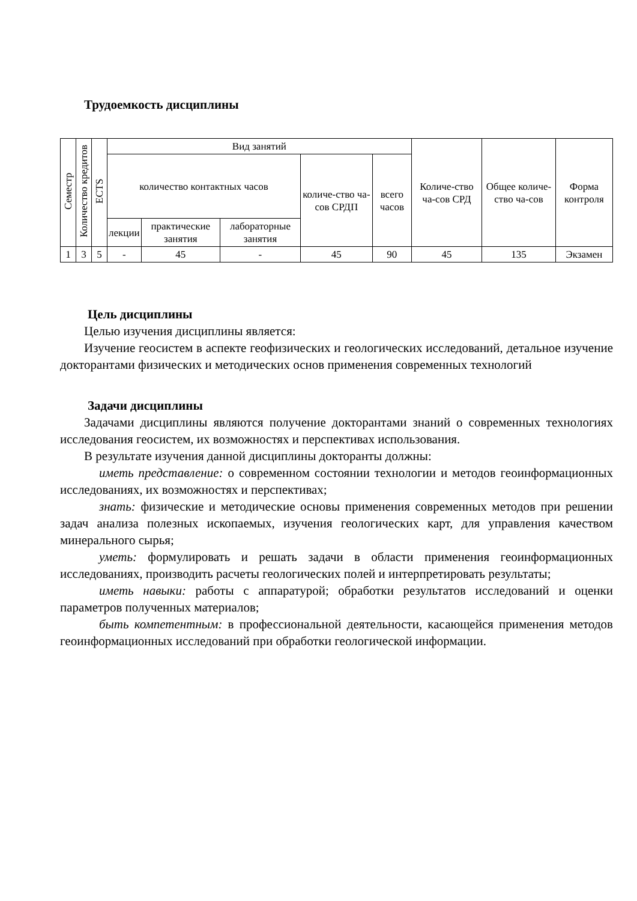Трудоемкость дисциплины
| Семестр | Количество кредитов | ECTS | Вид занятий | | | | | Количе-ство ча-сов СРД | Общее количе-ство ча-сов | Форма контроля |
| --- | --- | --- | --- | --- | --- | --- | --- | --- | --- | --- |
| | | | количество контактных часов | | | количе-ство ча-сов СРДП | всего часов | | | |
| | | | лекции | практические занятия | лабораторные занятия | | | | | |
| 1 | 3 | 5 | - | 45 | - | 45 | 90 | 45 | 135 | Экзамен |
Цель дисциплины
Целью изучения дисциплины является:
Изучение геосистем в аспекте геофизических и геологических исследований, детальное изучение докторантами физических и методических основ применения современных технологий
Задачи дисциплины
Задачами дисциплины являются получение докторантами знаний о современных технологиях исследования геосистем, их возможностях и перспективах использования.
В результате изучения данной дисциплины докторанты должны:
иметь представление: о современном состоянии технологии и методов геоинформационных исследованиях, их возможностях и перспективах;
знать: физические и методические основы применения современных методов при решении задач анализа полезных ископаемых, изучения геологических карт, для управления качеством минерального сырья;
уметь: формулировать и решать задачи в области применения геоинформационных исследованиях, производить расчеты геологических полей и интерпретировать результаты;
иметь навыки: работы с аппаратурой; обработки результатов исследований и оценки параметров полученных материалов;
быть компетентным: в профессиональной деятельности, касающейся применения методов геоинформационных исследований при обработки геологической информации.